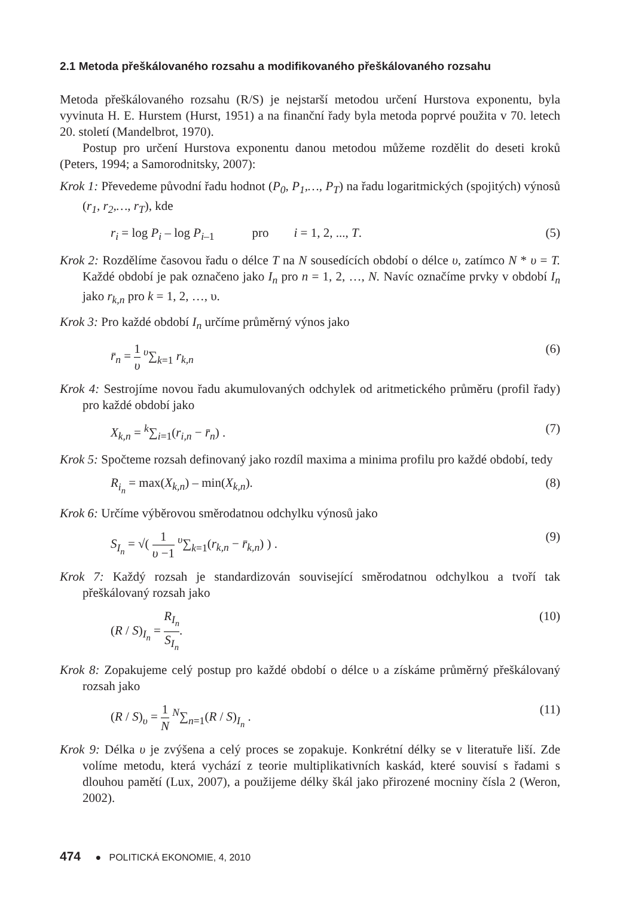2.1 Metoda přeškálovaného rozsahu a modifikovaného přeškálovaného rozsahu
Metoda přeškálovaného rozsahu (R/S) je nejstarší metodou určení Hurstova exponentu, byla vyvinuta H. E. Hurstem (Hurst, 1951) a na finanční řady byla metoda poprvé použita v 70. letech 20. století (Mandelbrot, 1970).
Postup pro určení Hurstova exponentu danou metodou můžeme rozdělit do deseti kroků (Peters, 1994; a Samorodnitsky, 2007):
Krok 1: Převedeme původní řadu hodnot (P<sub>0</sub>, P<sub>1</sub>,…, P<sub>T</sub>) na řadu logaritmických (spojitých) výnosů (r<sub>1</sub>, r<sub>2</sub>,…, r<sub>T</sub>), kde
r<sub>i</sub> = log P<sub>i</sub> – log P<sub>i–1</sub> pro i = 1, 2, ..., T. (5)
Krok 2: Rozdělíme časovou řadu o délce T na N sousedících období o délce υ, zatímco N * υ = T. Každé období je pak označeno jako I<sub>n</sub> pro n = 1, 2, …, N. Navíc označíme prvky v období I<sub>n</sub> jako r<sub>k,n</sub> pro k = 1, 2, …, υ.
Krok 3: Pro každé období I<sub>n</sub> určíme průměrný výnos jako
r̄<sub>n</sub> = 1 υ <sup>υ</sup>∑<sub>k=1</sub> r<sub>k,n</sub> (6)
Krok 4: Sestrojíme novou řadu akumulovaných odchylek od aritmetického průměru (profil řady) pro každé období jako
X<sub>k,n</sub> = <sup>k</sup>∑<sub>i=1</sub>(r<sub>i,n</sub> − r̄<sub>n</sub>) . (7)
Krok 5: Spočteme rozsah definovaný jako rozdíl maxima a minima profilu pro každé období, tedy
R<sub>i<sub>n</sub></sub> = max(X<sub>k,n</sub>) – min(X<sub>k,n</sub>). (8)
Krok 6: Určíme výběrovou směrodatnou odchylku výnosů jako
S<sub>I<sub>n</sub></sub> = √( 1 υ −1 <sup>υ</sup>∑<sub>k=1</sub>(r<sub>k,n</sub> − r̄<sub>k,n</sub>) ) . (9)
Krok 7: Každý rozsah je standardizován související směrodatnou odchylkou a tvoří tak přeškálovaný rozsah jako
(R / S)<sub>I<sub>n</sub></sub> = R<sub>I<sub>n</sub></sub> S<sub>I<sub>n</sub></sub>. (10)
Krok 8: Zopakujeme celý postup pro každé období o délce υ a získáme průměrný přeškálovaný rozsah jako
(R / S)<sub>υ</sub> = 1 N <sup>N</sup>∑<sub>n=1</sub>(R / S)<sub>I<sub>n</sub></sub> . (11)
Krok 9: Délka υ je zvýšena a celý proces se zopakuje. Konkrétní délky se v literatuře liší. Zde volíme metodu, která vychází z teorie multiplikativních kaskád, které souvisí s řadami s dlouhou pamětí (Lux, 2007), a použijeme délky škál jako přirozené mocniny čísla 2 (Weron, 2002).
474 ● POLITICKÁ EKONOMIE, 4, 2010